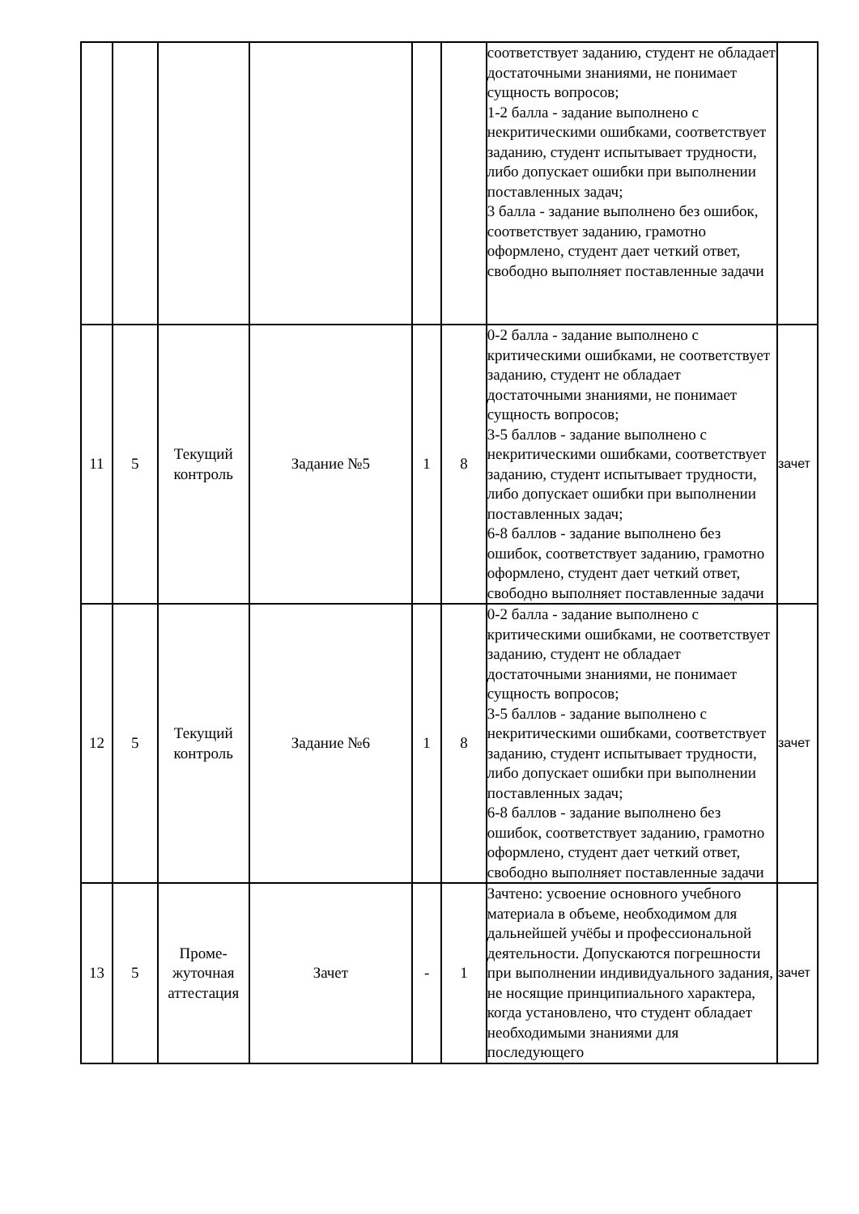| | | | | | | соответствует заданию, студент не обладает достаточными знаниями, не понимает сущность вопросов; 1-2 балла - задание выполнено с некритическими ошибками, соответствует заданию, студент испытывает трудности, либо допускает ошибки при выполнении поставленных задач; 3 балла - задание выполнено без ошибок, соответствует заданию, грамотно оформлено, студент дает четкий ответ, свободно выполняет поставленные задачи | |
| 11 | 5 | Текущий контроль | Задание №5 | 1 | 8 | 0-2 балла - задание выполнено с критическими ошибками, не соответствует заданию, студент не обладает достаточными знаниями, не понимает сущность вопросов; 3-5 баллов - задание выполнено с некритическими ошибками, соответствует заданию, студент испытывает трудности, либо допускает ошибки при выполнении поставленных задач; 6-8 баллов - задание выполнено без ошибок, соответствует заданию, грамотно оформлено, студент дает четкий ответ, свободно выполняет поставленные задачи | зачет |
| 12 | 5 | Текущий контроль | Задание №6 | 1 | 8 | 0-2 балла - задание выполнено с критическими ошибками, не соответствует заданию, студент не обладает достаточными знаниями, не понимает сущность вопросов; 3-5 баллов - задание выполнено с некритическими ошибками, соответствует заданию, студент испытывает трудности, либо допускает ошибки при выполнении поставленных задач; 6-8 баллов - задание выполнено без ошибок, соответствует заданию, грамотно оформлено, студент дает четкий ответ, свободно выполняет поставленные задачи | зачет |
| 13 | 5 | Проме- жуточная аттестация | Зачет | - | 1 | Зачтено: усвоение основного учебного материала в объеме, необходимом для дальнейшей учёбы и профессиональной деятельности. Допускаются погрешности при выполнении индивидуального задания, не носящие принципиального характера, когда установлено, что студент обладает необходимыми знаниями для последующего | зачет |